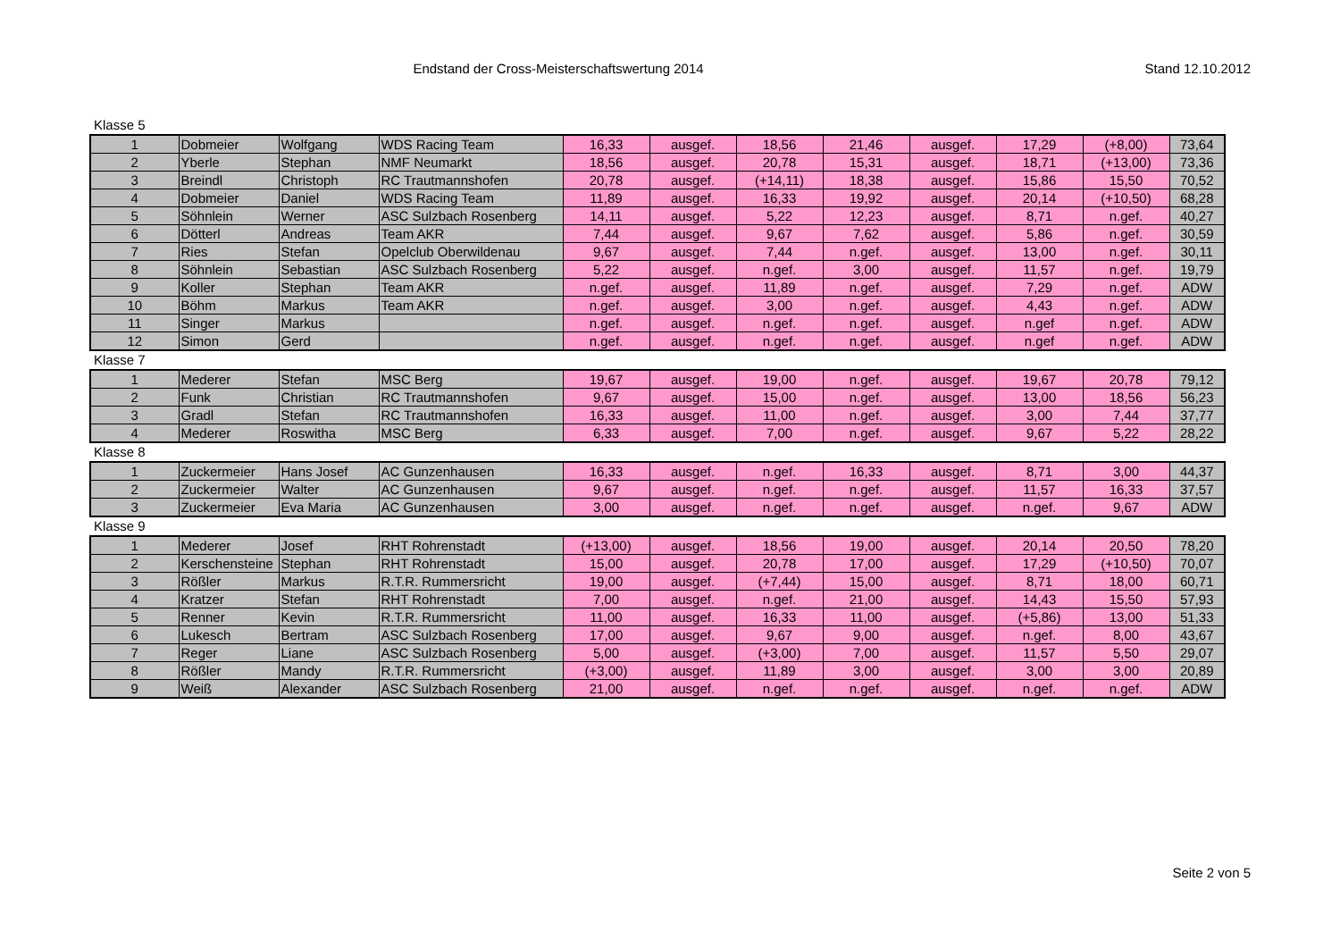Endstand der Cross-Meisterschaftswertung 2014
Stand 12.10.2012
Klasse 5
| 1 | Dobmeier | Wolfgang | WDS Racing Team | 16,33 | ausgef. | 18,56 | 21,46 | ausgef. | 17,29 | (+8,00) | 73,64 |
| 2 | Yberle | Stephan | NMF Neumarkt | 18,56 | ausgef. | 20,78 | 15,31 | ausgef. | 18,71 | (+13,00) | 73,36 |
| 3 | Breindl | Christoph | RC Trautmannshofen | 20,78 | ausgef. | (+14,11) | 18,38 | ausgef. | 15,86 | 15,50 | 70,52 |
| 4 | Dobmeier | Daniel | WDS Racing Team | 11,89 | ausgef. | 16,33 | 19,92 | ausgef. | 20,14 | (+10,50) | 68,28 |
| 5 | Söhnlein | Werner | ASC Sulzbach Rosenberg | 14,11 | ausgef. | 5,22 | 12,23 | ausgef. | 8,71 | n.gef. | 40,27 |
| 6 | Dötterl | Andreas | Team AKR | 7,44 | ausgef. | 9,67 | 7,62 | ausgef. | 5,86 | n.gef. | 30,59 |
| 7 | Ries | Stefan | Opelclub Oberwildenau | 9,67 | ausgef. | 7,44 | n.gef. | ausgef. | 13,00 | n.gef. | 30,11 |
| 8 | Söhnlein | Sebastian | ASC Sulzbach Rosenberg | 5,22 | ausgef. | n.gef. | 3,00 | ausgef. | 11,57 | n.gef. | 19,79 |
| 9 | Koller | Stephan | Team AKR | n.gef. | ausgef. | 11,89 | n.gef. | ausgef. | 7,29 | n.gef. | ADW |
| 10 | Böhm | Markus | Team AKR | n.gef. | ausgef. | 3,00 | n.gef. | ausgef. | 4,43 | n.gef. | ADW |
| 11 | Singer | Markus | | n.gef. | ausgef. | n.gef. | n.gef. | ausgef. | n.gef | n.gef. | ADW |
| 12 | Simon | Gerd | | n.gef. | ausgef. | n.gef. | n.gef. | ausgef. | n.gef | n.gef. | ADW |
Klasse 7
| 1 | Mederer | Stefan | MSC Berg | 19,67 | ausgef. | 19,00 | n.gef. | ausgef. | 19,67 | 20,78 | 79,12 |
| 2 | Funk | Christian | RC Trautmannshofen | 9,67 | ausgef. | 15,00 | n.gef. | ausgef. | 13,00 | 18,56 | 56,23 |
| 3 | Gradl | Stefan | RC Trautmannshofen | 16,33 | ausgef. | 11,00 | n.gef. | ausgef. | 3,00 | 7,44 | 37,77 |
| 4 | Mederer | Roswitha | MSC Berg | 6,33 | ausgef. | 7,00 | n.gef. | ausgef. | 9,67 | 5,22 | 28,22 |
Klasse 8
| 1 | Zuckermeier | Hans Josef | AC Gunzenhausen | 16,33 | ausgef. | n.gef. | 16,33 | ausgef. | 8,71 | 3,00 | 44,37 |
| 2 | Zuckermeier | Walter | AC Gunzenhausen | 9,67 | ausgef. | n.gef. | n.gef. | ausgef. | 11,57 | 16,33 | 37,57 |
| 3 | Zuckermeier | Eva Maria | AC Gunzenhausen | 3,00 | ausgef. | n.gef. | n.gef. | ausgef. | n.gef. | 9,67 | ADW |
Klasse 9
| 1 | Mederer | Josef | RHT Rohrenstadt | (+13,00) | ausgef. | 18,56 | 19,00 | ausgef. | 20,14 | 20,50 | 78,20 |
| 2 | Kerschensteine | Stephan | RHT Rohrenstadt | 15,00 | ausgef. | 20,78 | 17,00 | ausgef. | 17,29 | (+10,50) | 70,07 |
| 3 | Rößler | Markus | R.T.R. Rummersricht | 19,00 | ausgef. | (+7,44) | 15,00 | ausgef. | 8,71 | 18,00 | 60,71 |
| 4 | Kratzer | Stefan | RHT Rohrenstadt | 7,00 | ausgef. | n.gef. | 21,00 | ausgef. | 14,43 | 15,50 | 57,93 |
| 5 | Renner | Kevin | R.T.R. Rummersricht | 11,00 | ausgef. | 16,33 | 11,00 | ausgef. | (+5,86) | 13,00 | 51,33 |
| 6 | Lukesch | Bertram | ASC Sulzbach Rosenberg | 17,00 | ausgef. | 9,67 | 9,00 | ausgef. | n.gef. | 8,00 | 43,67 |
| 7 | Reger | Liane | ASC Sulzbach Rosenberg | 5,00 | ausgef. | (+3,00) | 7,00 | ausgef. | 11,57 | 5,50 | 29,07 |
| 8 | Rößler | Mandy | R.T.R. Rummersricht | (+3,00) | ausgef. | 11,89 | 3,00 | ausgef. | 3,00 | 3,00 | 20,89 |
| 9 | Weiß | Alexander | ASC Sulzbach Rosenberg | 21,00 | ausgef. | n.gef. | n.gef. | ausgef. | n.gef. | n.gef. | ADW |
Seite 2 von 5